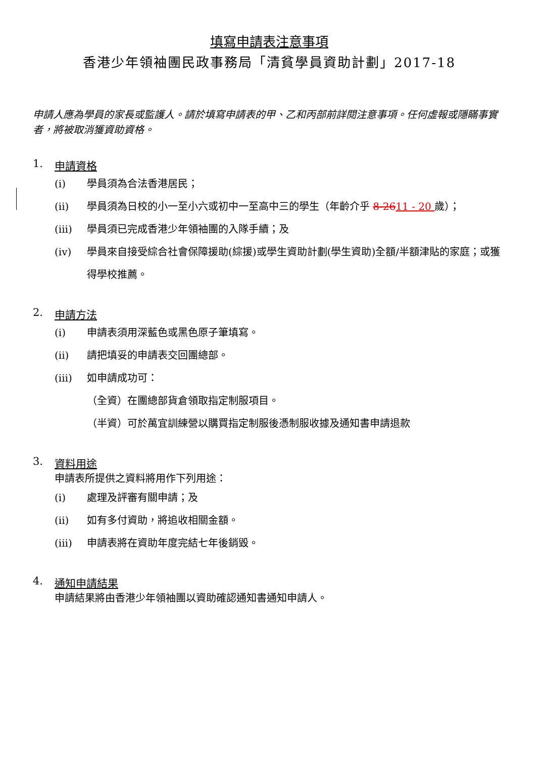填寫申請表注意事項
香港少年領袖團民政事務局「清貧學員資助計劃」2017-18
申請人應為學員的家長或監護人。請於填寫申請表的甲、乙和丙部前詳閱注意事項。任何虛報或隱瞞事實者，將被取消獲資助資格。
1. 申請資格
(i) 學員須為合法香港居民；
(ii) 學員須為日校的小一至小六或初中一至高中三的學生（年齡介乎 8-2611 - 20 歲）；
(iii) 學員須已完成香港少年領袖團的入隊手續；及
(iv) 學員來自接受綜合社會保障援助(綜援)或學生資助計劃(學生資助)全額/半額津貼的家庭；或獲得學校推薦。
2. 申請方法
(i) 申請表須用深藍色或黑色原子筆填寫。
(ii) 請把填妥的申請表交回團總部。
(iii) 如申請成功可：
（全資）在團總部貨倉領取指定制服項目。
（半資）可於萬宜訓練營以購買指定制服後憑制服收據及通知書申請退款
3. 資料用途
申請表所提供之資料將用作下列用途：
(i) 處理及評審有關申請；及
(ii) 如有多付資助，將追收相關金額。
(iii) 申請表將在資助年度完結七年後銷毀。
4. 通知申請結果
申請結果將由香港少年領袖團以資助確認通知書通知申請人。